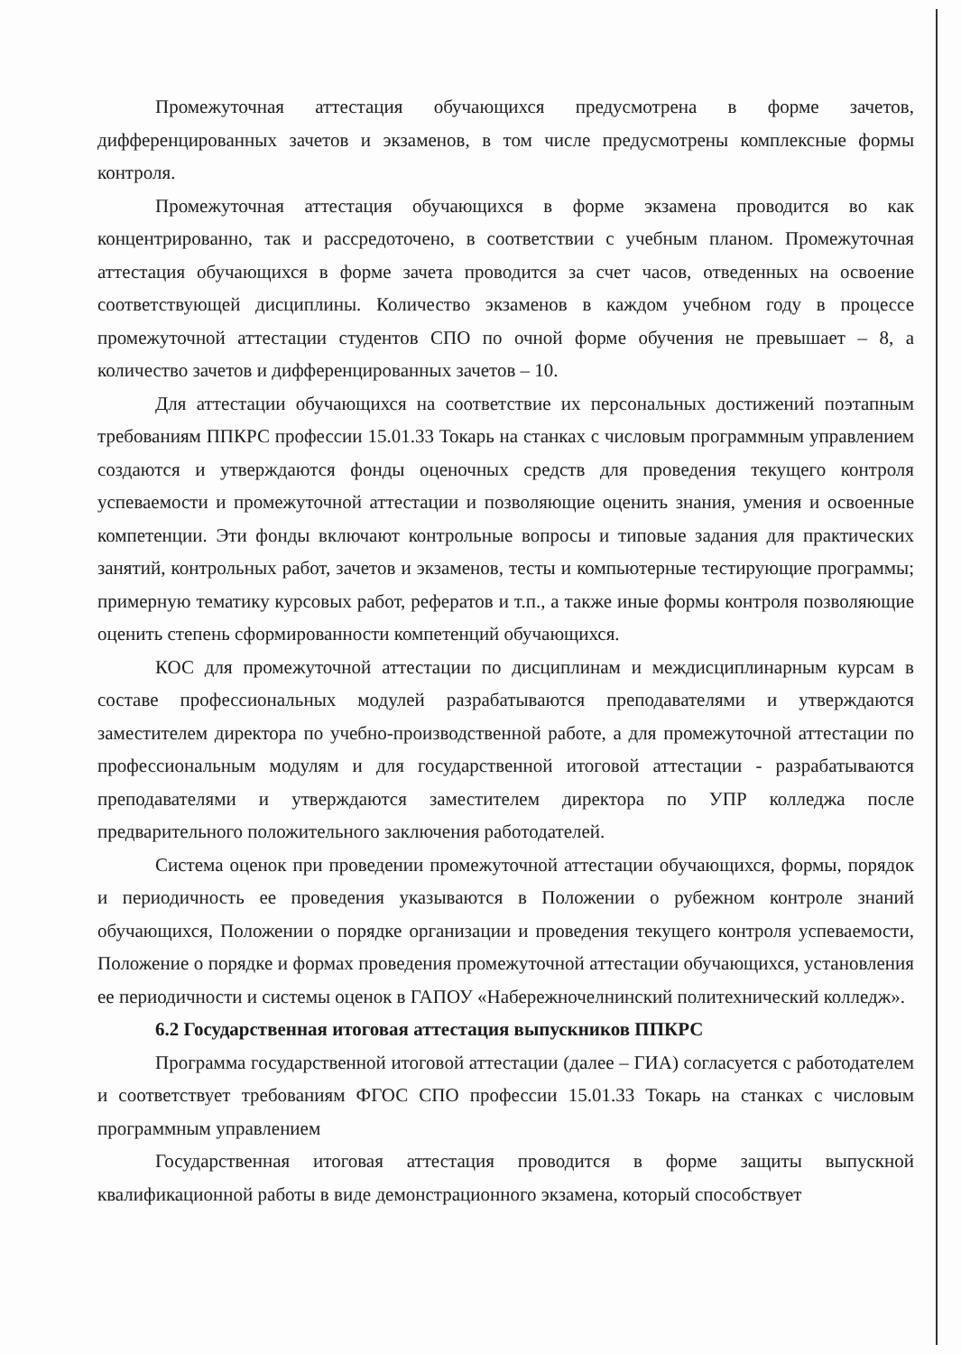Промежуточная аттестация обучающихся предусмотрена в форме зачетов, дифференцированных зачетов и экзаменов, в том числе предусмотрены комплексные формы контроля.
Промежуточная аттестация обучающихся в форме экзамена проводится во как концентрированно, так и рассредоточено, в соответствии с учебным планом. Промежуточная аттестация обучающихся в форме зачета проводится за счет часов, отведенных на освоение соответствующей дисциплины. Количество экзаменов в каждом учебном году в процессе промежуточной аттестации студентов СПО по очной форме обучения не превышает – 8, а количество зачетов и дифференцированных зачетов – 10.
Для аттестации обучающихся на соответствие их персональных достижений поэтапным требованиям ППКРС профессии 15.01.33 Токарь на станках с числовым программным управлением создаются и утверждаются фонды оценочных средств для проведения текущего контроля успеваемости и промежуточной аттестации и позволяющие оценить знания, умения и освоенные компетенции. Эти фонды включают контрольные вопросы и типовые задания для практических занятий, контрольных работ, зачетов и экзаменов, тесты и компьютерные тестирующие программы; примерную тематику курсовых работ, рефератов и т.п., а также иные формы контроля позволяющие оценить степень сформированности компетенций обучающихся.
КОС для промежуточной аттестации по дисциплинам и междисциплинарным курсам в составе профессиональных модулей разрабатываются преподавателями и утверждаются заместителем директора по учебно-производственной работе, а для промежуточной аттестации по профессиональным модулям и для государственной итоговой аттестации - разрабатываются преподавателями и утверждаются заместителем директора по УПР колледжа после предварительного положительного заключения работодателей.
Система оценок при проведении промежуточной аттестации обучающихся, формы, порядок и периодичность ее проведения указываются в Положении о рубежном контроле знаний обучающихся, Положении о порядке организации и проведения текущего контроля успеваемости, Положение о порядке и формах проведения промежуточной аттестации обучающихся, установления ее периодичности и системы оценок в ГАПОУ «Набережночелнинский политехнический колледж».
6.2 Государственная итоговая аттестация выпускников ППКРС
Программа государственной итоговой аттестации (далее – ГИА) согласуется с работодателем и соответствует требованиям ФГОС СПО профессии 15.01.33 Токарь на станках с числовым программным управлением
Государственная итоговая аттестация проводится в форме защиты выпускной квалификационной работы в виде демонстрационного экзамена, который способствует